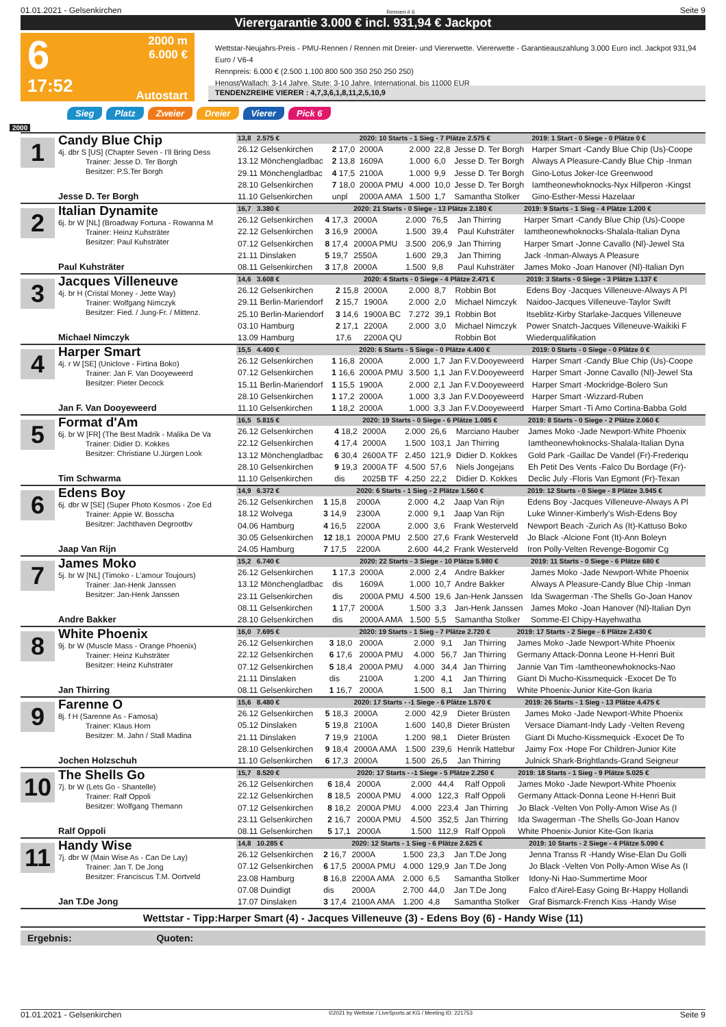01.01.2021 - Gelsenkirchen Rennen # 6 Seite 9
Vierergarantie 3.000 € incl. 931,94 € Jackpot
6
17:52
2000 m
6.000 €
Autostart
Wettstar-Neujahrs-Preis - PMU-Rennen / Rennen mit Dreier- und Viererwette. Viererwette - Garantieauszahlung 3.000 Euro incl. Jackpot 931,94 Euro / V6-4
Rennpreis: 6.000 € (2.500 1.100 800 500 350 250 250 250)
Hengst/Wallach: 3-14 Jahre, Stute: 3-10 Jahre, International, bis 11000 EUR
TENDENZREIHE VIERER : 4,7,3,6,1,8,11,2,5,10,9
Sieg Platz Zweier Dreier Vierer Pick 6
2000
1
Candy Blue Chip
4j. dbr S [US] (Chapter Seven - I'll Bring Dess
Trainer: Jesse D. Ter Borgh
Besitzer: P.S.Ter Borgh
Jesse D. Ter Borgh
| 13,8 2.575 € | | 2020: 10 Starts - 1 Sieg - 7 Plätze 2.575 € | | | | 2019: 1 Start - 0 Siege - 0 Plätze 0 € |
| 26.12 Gelsenkirchen | 2 17,0 | 2000A | 2.000 | 22,8 | Jesse D. Ter Borgh | Harper Smart -Candy Blue Chip (Us)-Coope |
| 13.12 Mönchengladbac | 2 13,8 | 1609A | 1.000 | 6,0 | Jesse D. Ter Borgh | Always A Pleasure-Candy Blue Chip -Inman |
| 29.11 Mönchengladbac | 4 17,5 | 2100A | 1.000 | 9,9 | Jesse D. Ter Borgh | Gino-Lotus Joker-Ice Greenwood |
| 28.10 Gelsenkirchen | 7 18,0 | 2000A PMU | 4.000 | 10,0 | Jesse D. Ter Borgh | Iamtheonewhoknocks-Nyx Hillperon -Kingst |
| 11.10 Gelsenkirchen | unpl | 2000A AMA | 1.500 | 1,7 | Samantha Stolker | Gino-Esther-Messi Hazelaar |
2
Italian Dynamite
6j. br W [NL] (Broadway Fortuna - Rowanna M
Trainer: Heinz Kuhsträter
Besitzer: Paul Kuhsträter
Paul Kuhsträter
| 16,7 3.380 € | | 2020: 21 Starts - 0 Siege - 13 Plätze 2.180 € | | | | 2019: 9 Starts - 1 Sieg - 4 Plätze 1.200 € |
| 26.12 Gelsenkirchen | 4 17,3 | 2000A | 2.000 | 76,5 | Jan Thirring | Harper Smart -Candy Blue Chip (Us)-Coope |
| 22.12 Gelsenkirchen | 3 16,9 | 2000A | 1.500 | 39,4 | Paul Kuhsträter | Iamtheonewhoknocks-Shalala-Italian Dyna |
| 07.12 Gelsenkirchen | 8 17,4 | 2000A PMU | 3.500 | 206,9 | Jan Thirring | Harper Smart -Jonne Cavallo (Nl)-Jewel Sta |
| 21.11 Dinslaken | 5 19,7 | 2550A | 1.600 | 29,3 | Jan Thirring | Jack -Inman-Always A Pleasure |
| 08.11 Gelsenkirchen | 3 17,8 | 2000A | 1.500 | 9,8 | Paul Kuhsträter | James Moko -Joan Hanover (Nl)-Italian Dyn |
3
Jacques Villeneuve
4j. br H (Cristal Money - Jette Way)
Trainer: Wolfgang Nimczyk
Besitzer: Fied. / Jung-Fr. / Mittenz.
Michael Nimczyk
| 14,6 3.608 € | | 2020: 4 Starts - 0 Siege - 4 Plätze 2.471 € | | | | 2019: 3 Starts - 0 Siege - 3 Plätze 1.137 € |
| 26.12 Gelsenkirchen | 2 15,8 | 2000A | 2.000 | 8,7 | Robbin Bot | Edens Boy -Jacques Villeneuve-Always A Pl |
| 29.11 Berlin-Mariendorf | 2 15,7 | 1900A | 2.000 | 2,0 | Michael Nimczyk | Naidoo-Jacques Villeneuve-Taylor Swift |
| 25.10 Berlin-Mariendorf | 3 14,6 | 1900A BC | 7.272 | 39,1 | Robbin Bot | Itseblitz-Kirby Starlake-Jacques Villeneuve |
| 03.10 Hamburg | 2 17,1 | 2200A | 2.000 | 3,0 | Michael Nimczyk | Power Snatch-Jacques Villeneuve-Waikiki F |
| 13.09 Hamburg | 17,6 | 2200A QU | | | Robbin Bot | Wiederqualifikation |
4
Harper Smart
4j. r W [SE] (Uniclove - Firtina Boko)
Trainer: Jan F. Van Dooyeweerd
Besitzer: Pieter Decock
Jan F. Van Dooyeweerd
| 15,5 4.400 € | | 2020: 6 Starts - 5 Siege - 0 Plätze 4.400 € | | | | 2019: 0 Starts - 0 Siege - 0 Plätze 0 € |
| 26.12 Gelsenkirchen | 1 16,8 | 2000A | 2.000 | 1,7 | Jan F.V.Dooyeweerd | Harper Smart -Candy Blue Chip (Us)-Coope |
| 07.12 Gelsenkirchen | 1 16,6 | 2000A PMU | 3.500 | 1,1 | Jan F.V.Dooyeweerd | Harper Smart -Jonne Cavallo (Nl)-Jewel Sta |
| 15.11 Berlin-Mariendorf | 1 15,5 | 1900A | 2.000 | 2,1 | Jan F.V.Dooyeweerd | Harper Smart -Mockridge-Bolero Sun |
| 28.10 Gelsenkirchen | 1 17,2 | 2000A | 1.000 | 3,3 | Jan F.V.Dooyeweerd | Harper Smart -Wizzard-Ruben |
| 11.10 Gelsenkirchen | 1 18,2 | 2000A | 1.000 | 3,3 | Jan F.V.Dooyeweerd | Harper Smart -Ti Amo Cortina-Babba Gold |
5
Format d'Am
6j. br W [FR] (The Best Madrik - Malika De Va
Trainer: Didier D. Kokkes
Besitzer: Christiane U.Jürgen Look
Tim Schwarma
| 16,5 5.815 € | | 2020: 19 Starts - 0 Siege - 6 Plätze 1.085 € | | | | 2019: 8 Starts - 0 Siege - 2 Plätze 2.060 € |
| 26.12 Gelsenkirchen | 4 18,2 | 2000A | 2.000 | 26,6 | Marciano Hauber | James Moko -Jade Newport-White Phoenix |
| 22.12 Gelsenkirchen | 4 17,4 | 2000A | 1.500 | 103,1 | Jan Thirring | Iamtheonewhoknocks-Shalala-Italian Dyna |
| 13.12 Mönchengladbac | 6 30,4 | 2600A TF | 2.450 | 121,9 | Didier D. Kokkes | Gold Park -Gaillac De Vandel (Fr)-Frederiqu |
| 28.10 Gelsenkirchen | 9 19,3 | 2000A TF | 4.500 | 57,6 | Niels Jongejans | Eh Petit Des Vents -Falco Du Bordage (Fr)- |
| 11.10 Gelsenkirchen | dis | 2025B TF | 4.250 | 22,2 | Didier D. Kokkes | Declic July -Floris Van Egmont (Fr)-Texan |
6
Edens Boy
6j. dbr W [SE] (Super Photo Kosmos - Zoe Ed
Trainer: Appie W. Bosscha
Besitzer: Jachthaven Degrootbv
Jaap Van Rijn
| 14,9 6.372 € | | 2020: 6 Starts - 1 Sieg - 2 Plätze 1.560 € | | | | 2019: 12 Starts - 0 Siege - 8 Plätze 3.945 € |
| 26.12 Gelsenkirchen | 1 15,8 | 2000A | 2.000 | 4,2 | Jaap Van Rijn | Edens Boy -Jacques Villeneuve-Always A Pl |
| 18.12 Wolvega | 3 14,9 | 2300A | 2.000 | 9,1 | Jaap Van Rijn | Luke Winner-Kimberly's Wish-Edens Boy |
| 04.06 Hamburg | 4 16,5 | 2200A | 2.000 | 3,6 | Frank Westerveld | Newport Beach -Zurich As (It)-Kattuso Boko |
| 30.05 Gelsenkirchen | 12 18,1 | 2000A PMU | 2.500 | 27,6 | Frank Westerveld | Jo Black -Alcione Font (It)-Ann Boleyn |
| 24.05 Hamburg | 7 17,5 | 2200A | 2.600 | 44,2 | Frank Westerveld | Iron Polly-Velten Revenge-Bogomir Cg |
7
James Moko
5j. br W [NL] (Timoko - L'amour Toujours)
Trainer: Jan-Henk Janssen
Besitzer: Jan-Henk Janssen
Andre Bakker
| 15,2 6.740 € | | 2020: 22 Starts - 3 Siege - 10 Plätze 5.980 € | | | | 2019: 11 Starts - 0 Siege - 6 Plätze 680 € |
| 26.12 Gelsenkirchen | 1 17,3 | 2000A | 2.000 | 2,4 | Andre Bakker | James Moko -Jade Newport-White Phoenix |
| 13.12 Mönchengladbac | dis | 1609A | 1.000 | 10,7 | Andre Bakker | Always A Pleasure-Candy Blue Chip -Inman |
| 23.11 Gelsenkirchen | dis | 2000A PMU | 4.500 | 19,6 | Jan-Henk Janssen | Ida Swagerman -The Shells Go-Joan Hanov |
| 08.11 Gelsenkirchen | 1 17,7 | 2000A | 1.500 | 3,3 | Jan-Henk Janssen | James Moko -Joan Hanover (Nl)-Italian Dyn |
| 28.10 Gelsenkirchen | dis | 2000A AMA | 1.500 | 5,5 | Samantha Stolker | Somme-El Chipy-Hayehwatha |
8
White Phoenix
9j. br W (Muscle Mass - Orange Phoenix)
Trainer: Heinz Kuhsträter
Besitzer: Heinz Kuhsträter
Jan Thirring
| 16,0 7.695 € | | 2020: 19 Starts - 1 Sieg - 7 Plätze 2.720 € | | | | 2019: 17 Starts - 2 Siege - 6 Plätze 2.430 € |
| 26.12 Gelsenkirchen | 3 18,0 | 2000A | 2.000 | 9,1 | Jan Thirring | James Moko -Jade Newport-White Phoenix |
| 22.12 Gelsenkirchen | 6 17,6 | 2000A PMU | 4.000 | 56,7 | Jan Thirring | Germany Attack-Donna Leone H-Henri Buit |
| 07.12 Gelsenkirchen | 5 18,4 | 2000A PMU | 4.000 | 34,4 | Jan Thirring | Jannie Van Tim -Iamtheonewhoknocks-Nao |
| 21.11 Dinslaken | dis | 2100A | 1.200 | 4,1 | Jan Thirring | Giant Di Mucho-Kissmequick -Exocet De To |
| 08.11 Gelsenkirchen | 1 16,7 | 2000A | 1.500 | 8,1 | Jan Thirring | White Phoenix-Junior Kite-Gon Ikaria |
9
Farenne O
8j. f H (Sarenne As - Famosa)
Trainer: Klaus Horn
Besitzer: M. Jahn / Stall Madina
Jochen Holzschuh
| 15,6 8.480 € | | 2020: 17 Starts - -1 Siege - 6 Plätze 1.570 € | | | | 2019: 26 Starts - 1 Sieg - 13 Plätze 4.475 € |
| 26.12 Gelsenkirchen | 5 18,3 | 2000A | 2.000 | 42,9 | Dieter Brüsten | James Moko -Jade Newport-White Phoenix |
| 05.12 Dinslaken | 5 19,8 | 2100A | 1.600 | 140,8 | Dieter Brüsten | Versace Diamant-Indy Lady -Velten Reveng |
| 21.11 Dinslaken | 7 19,9 | 2100A | 1.200 | 98,1 | Dieter Brüsten | Giant Di Mucho-Kissmequick -Exocet De To |
| 28.10 Gelsenkirchen | 9 18,4 | 2000A AMA | 1.500 | 239,6 | Henrik Hattebur | Jaimy Fox -Hope For Children-Junior Kite |
| 11.10 Gelsenkirchen | 6 17,3 | 2000A | 1.500 | 26,5 | Jan Thirring | Julnick Shark-Brightlands-Grand Seigneur |
10
The Shells Go
7j. br W (Lets Go - Shantelle)
Trainer: Ralf Oppoli
Besitzer: Wolfgang Themann
Ralf Oppoli
| 15,7 8.520 € | | 2020: 17 Starts - -1 Siege - 5 Plätze 2.250 € | | | | 2019: 18 Starts - 1 Sieg - 9 Plätze 5.025 € |
| 26.12 Gelsenkirchen | 6 18,4 | 2000A | 2.000 | 44,4 | Ralf Oppoli | James Moko -Jade Newport-White Phoenix |
| 22.12 Gelsenkirchen | 8 18,5 | 2000A PMU | 4.000 | 122,3 | Ralf Oppoli | Germany Attack-Donna Leone H-Henri Buit |
| 07.12 Gelsenkirchen | 8 18,2 | 2000A PMU | 4.000 | 223,4 | Jan Thirring | Jo Black -Velten Von Polly-Amon Wise As (I |
| 23.11 Gelsenkirchen | 2 16,7 | 2000A PMU | 4.500 | 352,5 | Jan Thirring | Ida Swagerman -The Shells Go-Joan Hanov |
| 08.11 Gelsenkirchen | 5 17,1 | 2000A | 1.500 | 112,9 | Ralf Oppoli | White Phoenix-Junior Kite-Gon Ikaria |
11
Handy Wise
7j. dbr W (Main Wise As - Can De Lay)
Trainer: Jan T. De Jong
Besitzer: Franciscus T.M. Oortveld
Jan T.De Jong
| 14,8 10.285 € | | 2020: 12 Starts - 1 Sieg - 6 Plätze 2.625 € | | | | 2019: 10 Starts - 2 Siege - 4 Plätze 5.090 € |
| 26.12 Gelsenkirchen | 2 16,7 | 2000A | 1.500 | 23,3 | Jan T.De Jong | Jenna Transs R -Handy Wise-Elan Du Golli |
| 07.12 Gelsenkirchen | 6 17,5 | 2000A PMU | 4.000 | 129,9 | Jan T.De Jong | Jo Black -Velten Von Polly-Amon Wise As (I |
| 23.08 Hamburg | 8 16,8 | 2200A AMA | 2.000 | 6,5 | Samantha Stolker | Idony-Ni Hao-Summertime Moor |
| 07.08 Duindigt | dis | 2000A | 2.700 | 44,0 | Jan T.De Jong | Falco d'Airel-Easy Going Br-Happy Hollandi |
| 17.07 Dinslaken | 3 17,4 | 2100A AMA | 1.200 | 4,8 | Samantha Stolker | Graf Bismarck-French Kiss -Handy Wise |
Wettstar - Tipp:Harper Smart (4) - Jacques Villeneuve (3) - Edens Boy (6) - Handy Wise (11)
Ergebnis: Quoten:
01.01.2021 - Gelsenkirchen ©2021 by Wettstar / LiveSports.at KG / Meeting ID: 221753 Seite 9